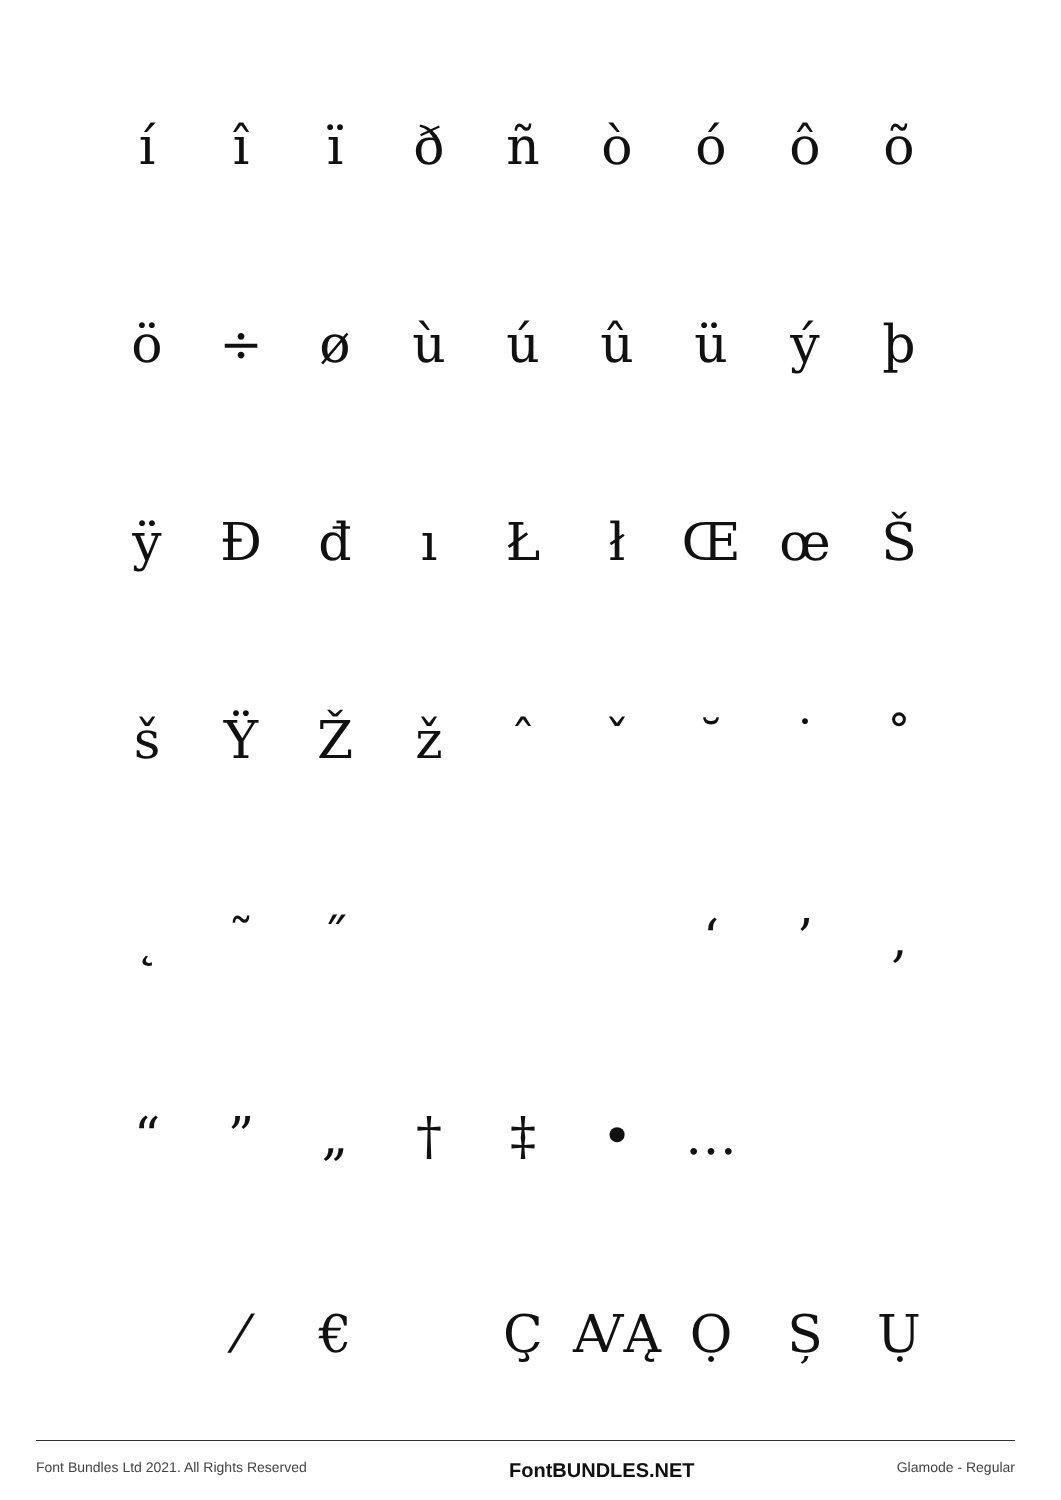íîïðñòóôõ
ö ÷ øùúûüýþ
ÿĐđıŁłŒœŠ
šŸŽžˆˇ ˘ ˙ ˚
˛ ˜ ˝ ‘’ ‚
“” „ † ‡ • …
⁄ € Ç ꜸĄ ỌȘỤ
Font Bundles Ltd 2021. All Rights Reserved FontBUNDLES.NET Glamode - Regular